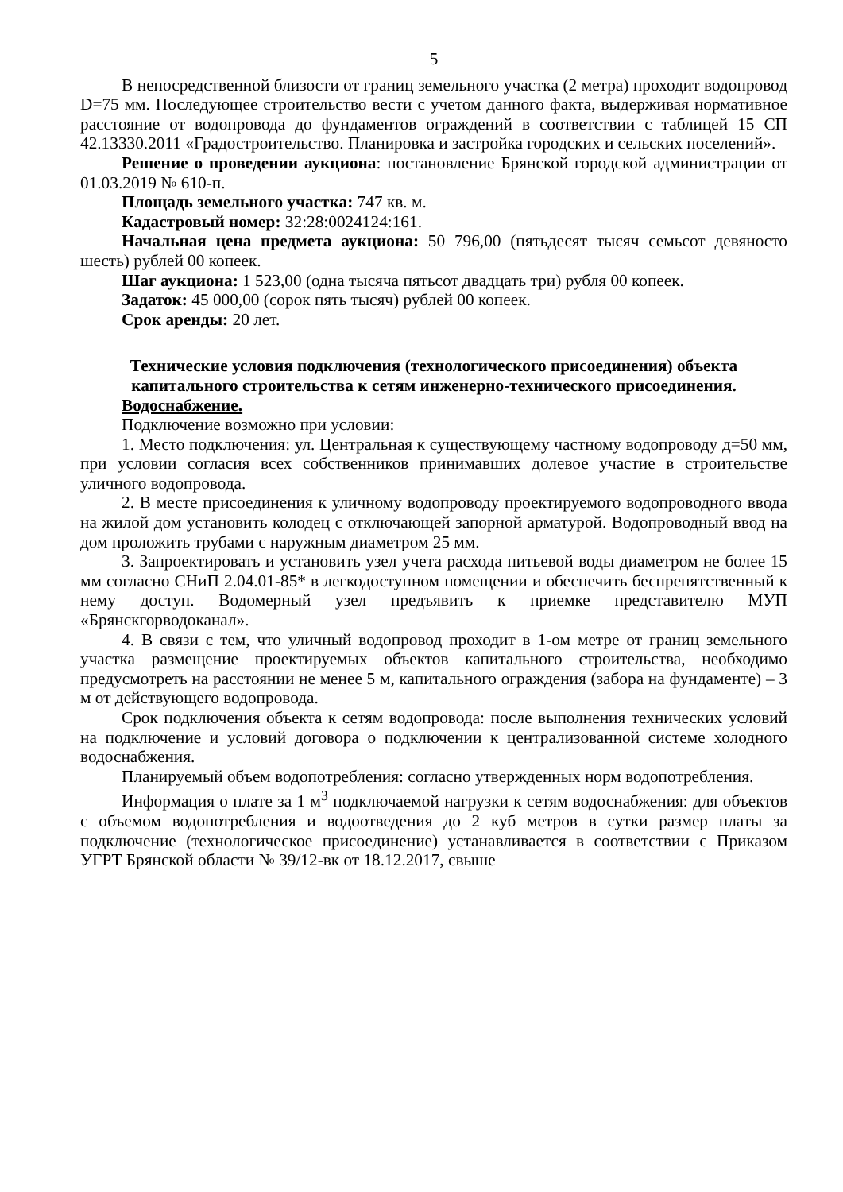5
В непосредственной близости от границ земельного участка (2 метра) проходит водопровод D=75 мм. Последующее строительство вести с учетом данного факта, выдерживая нормативное расстояние от водопровода до фундаментов ограждений в соответствии с таблицей 15 СП 42.13330.2011 «Градостроительство. Планировка и застройка городских и сельских поселений».
Решение о проведении аукциона: постановление Брянской городской администрации от 01.03.2019 № 610-п.
Площадь земельного участка: 747 кв. м.
Кадастровый номер: 32:28:0024124:161.
Начальная цена предмета аукциона: 50 796,00 (пятьдесят тысяч семьсот девяносто шесть) рублей 00 копеек.
Шаг аукциона: 1 523,00 (одна тысяча пятьсот двадцать три) рубля 00 копеек.
Задаток: 45 000,00 (сорок пять тысяч) рублей 00 копеек.
Срок аренды: 20 лет.
Технические условия подключения (технологического присоединения) объекта капитального строительства к сетям инженерно-технического присоединения.
Водоснабжение.
Подключение возможно при условии:
1. Место подключения: ул. Центральная к существующему частному водопроводу д=50 мм, при условии согласия всех собственников принимавших долевое участие в строительстве уличного водопровода.
2. В месте присоединения к уличному водопроводу проектируемого водопроводного ввода на жилой дом установить колодец с отключающей запорной арматурой. Водопроводный ввод на дом проложить трубами с наружным диаметром 25 мм.
3. Запроектировать и установить узел учета расхода питьевой воды диаметром не более 15 мм согласно СНиП 2.04.01-85* в легкодоступном помещении и обеспечить беспрепятственный к нему доступ. Водомерный узел предъявить к приемке представителю МУП «Брянскгорводоканал».
4. В связи с тем, что уличный водопровод проходит в 1-ом метре от границ земельного участка размещение проектируемых объектов капитального строительства, необходимо предусмотреть на расстоянии не менее 5 м, капитального ограждения (забора на фундаменте) – 3 м от действующего водопровода.
Срок подключения объекта к сетям водопровода: после выполнения технических условий на подключение и условий договора о подключении к централизованной системе холодного водоснабжения.
Планируемый объем водопотребления: согласно утвержденных норм водопотребления.
Информация о плате за 1 м<sup>3</sup> подключаемой нагрузки к сетям водоснабжения: для объектов с объемом водопотребления и водоотведения до 2 куб метров в сутки размер платы за подключение (технологическое присоединение) устанавливается в соответствии с Приказом УГРТ Брянской области № 39/12-вк от 18.12.2017, свыше